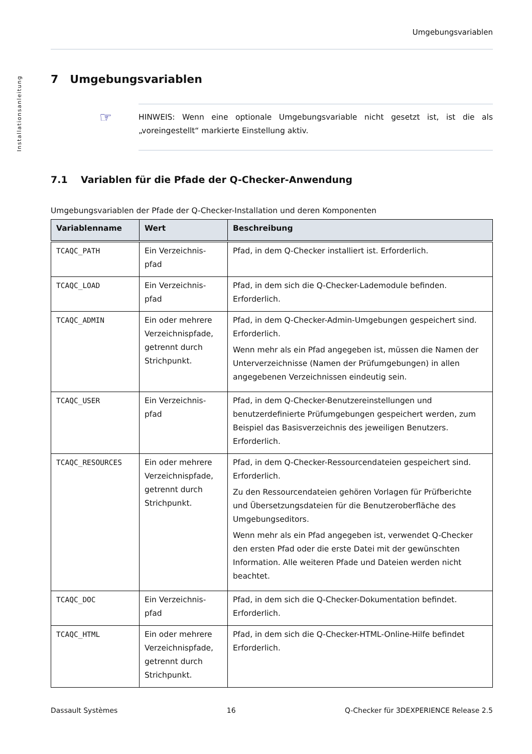Umgebungsvariablen
Installationsanleitung
7 Umgebungsvariablen
☞ HINWEIS: Wenn eine optionale Umgebungsvariable nicht gesetzt ist, ist die als „voreingestellt“ markierte Einstellung aktiv.
7.1 Variablen für die Pfade der Q-Checker-Anwendung
Umgebungsvariablen der Pfade der Q-Checker-Installation und deren Komponenten
| Variablenname | Wert | Beschreibung |
| --- | --- | --- |
| TCAQC_PATH | Ein Verzeichnis-pfad | Pfad, in dem Q-Checker installiert ist. Erforderlich. |
| TCAQC_LOAD | Ein Verzeichnis-pfad | Pfad, in dem sich die Q-Checker-Lademodule befinden. Erforderlich. |
| TCAQC_ADMIN | Ein oder mehrere Verzeichnispfade, getrennt durch Strichpunkt. | Pfad, in dem Q-Checker-Admin-Umgebungen gespeichert sind. Erforderlich. Wenn mehr als ein Pfad angegeben ist, müssen die Namen der Unterverzeichnisse (Namen der Prüfumgebungen) in allen angegebenen Verzeichnissen eindeutig sein. |
| TCAQC_USER | Ein Verzeichnis-pfad | Pfad, in dem Q-Checker-Benutzereinstellungen und benutzerdefinierte Prüfumgebungen gespeichert werden, zum Beispiel das Basisverzeichnis des jeweiligen Benutzers. Erforderlich. |
| TCAQC_RESOURCES | Ein oder mehrere Verzeichnispfade, getrennt durch Strichpunkt. | Pfad, in dem Q-Checker-Ressourcendateien gespeichert sind. Erforderlich. Zu den Ressourcendateien gehören Vorlagen für Prüfberichte und Übersetzungsdateien für die Benutzeroberfläche des Umgebungseditors. Wenn mehr als ein Pfad angegeben ist, verwendet Q-Checker den ersten Pfad oder die erste Datei mit der gewünschten Information. Alle weiteren Pfade und Dateien werden nicht beachtet. |
| TCAQC_DOC | Ein Verzeichnis-pfad | Pfad, in dem sich die Q-Checker-Dokumentation befindet. Erforderlich. |
| TCAQC_HTML | Ein oder mehrere Verzeichnispfade, getrennt durch Strichpunkt. | Pfad, in dem sich die Q-Checker-HTML-Online-Hilfe befindet Erforderlich. |
Dassault Systèmes 16 Q-Checker für 3DEXPERIENCE Release 2.5